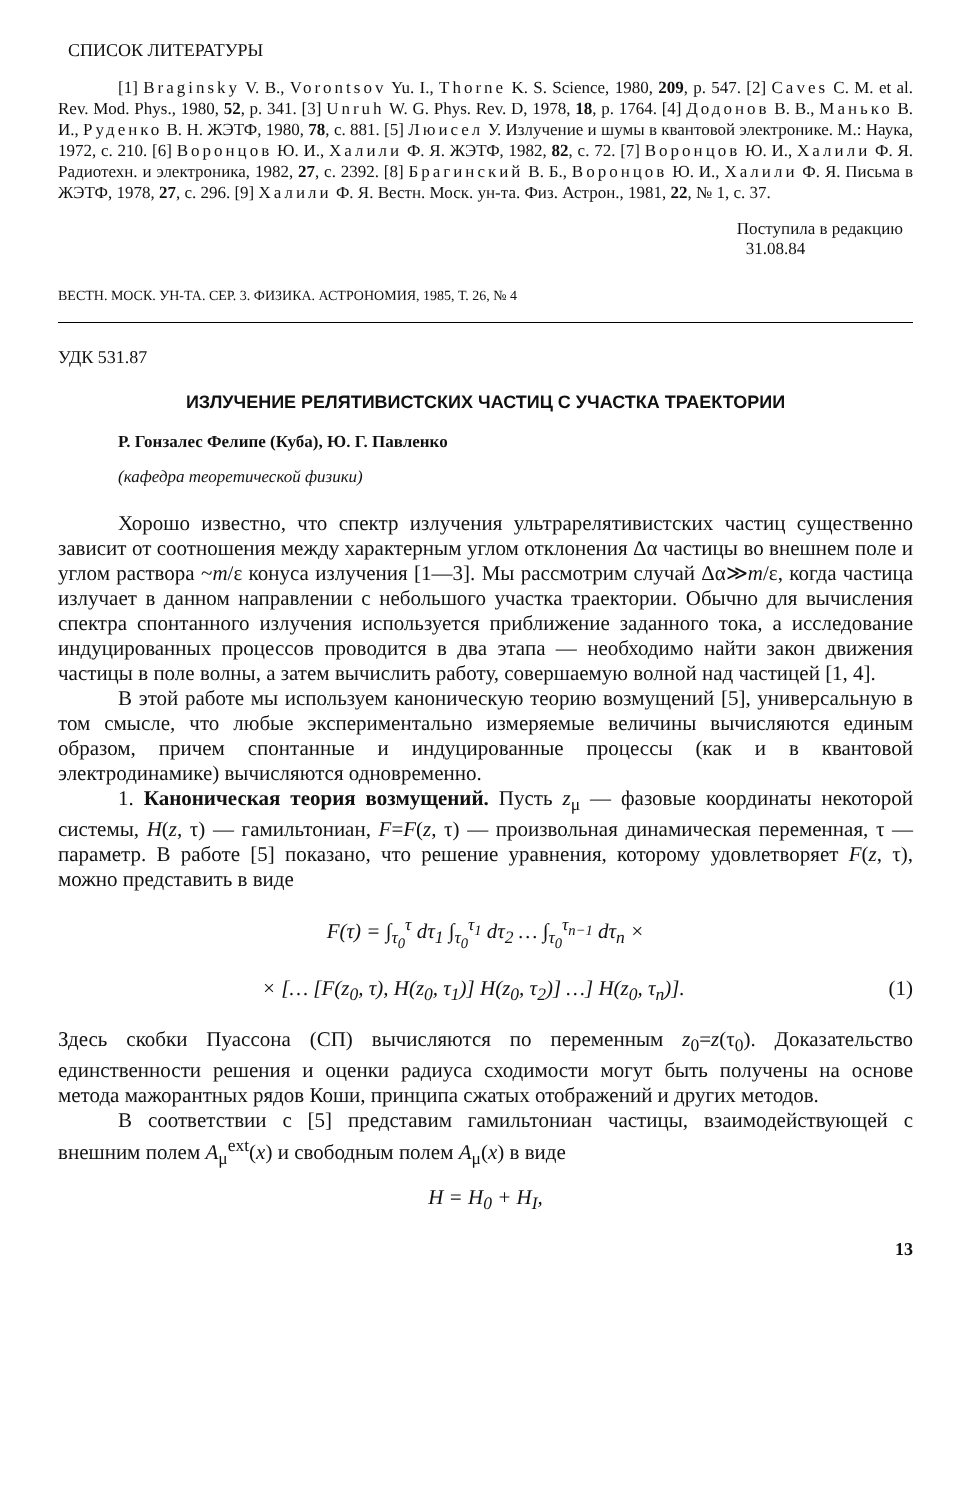СПИСОК ЛИТЕРАТУРЫ
[1] Braginsky V. B., Vorontsov Yu. I., Thorne K. S. Science, 1980, 209, p. 547. [2] Caves C. M. et al. Rev. Mod. Phys., 1980, 52, p. 341. [3] Unruh W. G. Phys. Rev. D, 1978, 18, p. 1764. [4] Додонов В. В., Манько В. И., Руденко В. Н. ЖЭТФ, 1980, 78, с. 881. [5] Люисел У. Излучение и шумы в квантовой электронике. М.: Наука, 1972, с. 210. [6] Воронцов Ю. И., Халили Ф. Я. ЖЭТФ, 1982, 82, с. 72. [7] Воронцов Ю. И., Халили Ф. Я. Радиотехн. и электроника, 1982, 27, с. 2392. [8] Брагинский В. Б., Воронцов Ю. И., Халили Ф. Я. Письма в ЖЭТФ, 1978, 27, с. 296. [9] Халили Ф. Я. Вестн. Моск. ун-та. Физ. Астрон., 1981, 22, № 1, с. 37.
Поступила в редакцию
31.08.84
ВЕСТН. МОСК. УН-ТА. СЕР. 3. ФИЗИКА. АСТРОНОМИЯ, 1985, Т. 26, № 4
УДК 531.87
ИЗЛУЧЕНИЕ РЕЛЯТИВИСТСКИХ ЧАСТИЦ С УЧАСТКА ТРАЕКТОРИИ
Р. Гонзалес Фелипе (Куба), Ю. Г. Павленко
(кафедра теоретической физики)
Хорошо известно, что спектр излучения ультрарелятивистских частиц существенно зависит от соотношения между характерным углом отклонения Δα частицы во внешнем поле и углом раствора ~m/ε конуса излучения [1—3]. Мы рассмотрим случай Δα≫m/ε, когда частица излучает в данном направлении с небольшого участка траектории. Обычно для вычисления спектра спонтанного излучения используется приближение заданного тока, а исследование индуцированных процессов проводится в два этапа — необходимо найти закон движения частицы в поле волны, а затем вычислить работу, совершаемую волной над частицей [1, 4].
В этой работе мы используем каноническую теорию возмущений [5], универсальную в том смысле, что любые экспериментально измеряемые величины вычисляются единым образом, причем спонтанные и индуцированные процессы (как и в квантовой электродинамике) вычисляются одновременно.
1. Каноническая теория возмущений. Пусть z<sub>μ</sub> — фазовые координаты некоторой системы, H(z, τ) — гамильтониан, F=F(z, τ) — произвольная динамическая переменная, τ — параметр. В работе [5] показано, что решение уравнения, которому удовлетворяет F(z, τ), можно представить в виде
F(τ) = ∫<sub>τ<sub>0</sub></sub><sup>τ</sup> dτ<sub>1</sub> ∫<sub>τ<sub>0</sub></sub><sup>τ<sub>1</sub></sup> dτ<sub>2</sub> … ∫<sub>τ<sub>0</sub></sub><sup>τ<sub>n−1</sub></sup> dτ<sub>n</sub> ×
× [… [F(z<sub>0</sub>, τ), H(z<sub>0</sub>, τ<sub>1</sub>)] H(z<sub>0</sub>, τ<sub>2</sub>)] …] H(z<sub>0</sub>, τ<sub>n</sub>)]. (1)
Здесь скобки Пуассона (СП) вычисляются по переменным z<sub>0</sub>=z(τ<sub>0</sub>). Доказательство единственности решения и оценки радиуса сходимости могут быть получены на основе метода мажорантных рядов Коши, принципа сжатых отображений и других методов.
В соответствии с [5] представим гамильтониан частицы, взаимодействующей с внешним полем A<sub>μ</sub><sup>ext</sup>(x) и свободным полем A<sub>μ</sub>(x) в виде
H = H<sub>0</sub> + H<sub>I</sub>,
13